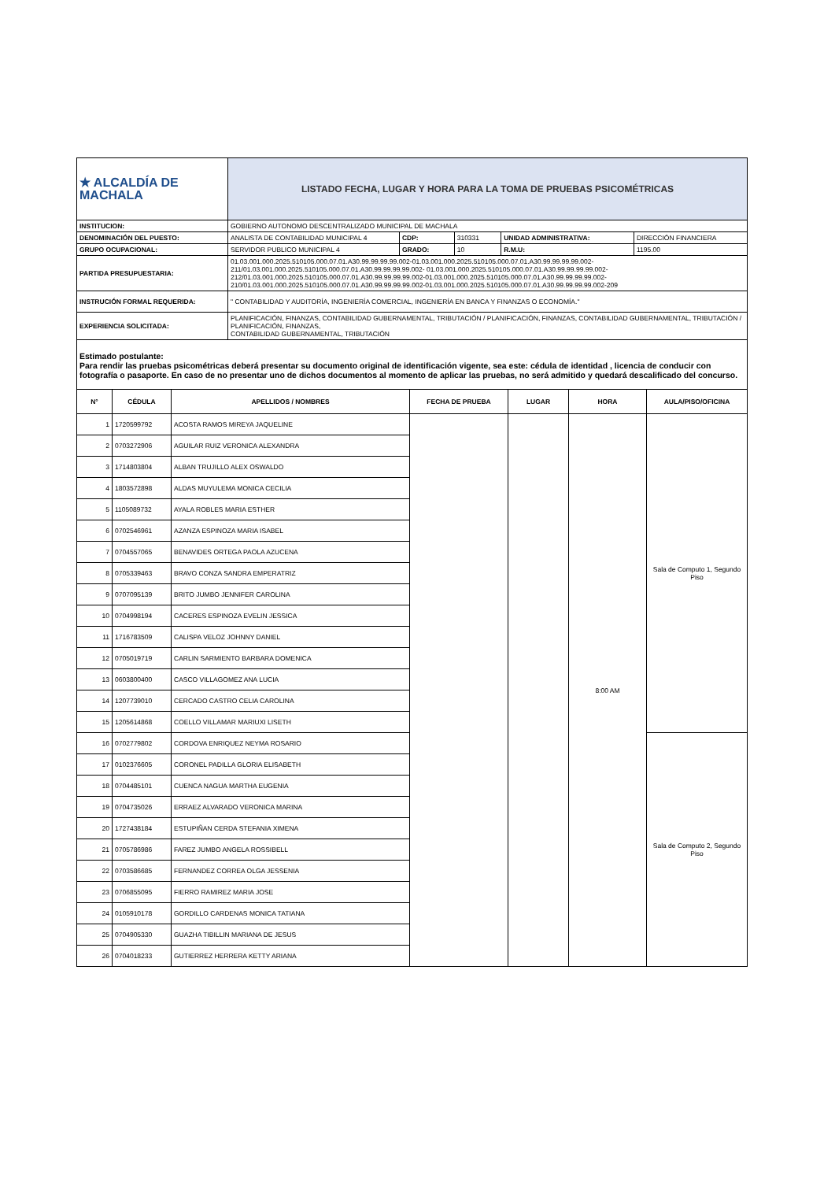| ★ ALCALDÍA DE MACHALA | LISTADO FECHA, LUGAR Y HORA PARA LA TOMA DE PRUEBAS PSICOMÉTRICAS | | | | |
| INSTITUCION: | GOBIERNO AUTONOMO DESCENTRALIZADO MUNICIPAL DE MACHALA | | | | |
| DENOMINACIÓN DEL PUESTO: | ANALISTA DE CONTABILIDAD MUNICIPAL 4 | CDP: | 310331 | UNIDAD ADMINISTRATIVA: | DIRECCIÓN FINANCIERA |
| GRUPO OCUPACIONAL: | SERVIDOR PUBLICO MUNICIPAL 4 | GRADO: | 10 | R.M.U: | 1195.00 |
| PARTIDA PRESUPUESTARIA: | 01.03.001.000.2025.510105.000.07.01.A30.99.99.99.99.002-01.03.001.000.2025.510105.000.07.01.A30.99.99.99.99.002-211/01.03.001.000.2025.510105.000.07.01.A30.99.99.99.99.002- 01.03.001.000.2025.510105.000.07.01.A30.99.99.99.99.002-212/01.03.001.000.2025.510105.000.07.01.A30.99.99.99.99.002-01.03.001.000.2025.510105.000.07.01.A30.99.99.99.99.002-210/01.03.001.000.2025.510105.000.07.01.A30.99.99.99.99.002-01.03.001.000.2025.510105.000.07.01.A30.99.99.99.99.002-209 | | | | |
| INSTRUCIÓN FORMAL REQUERIDA: | " CONTABILIDAD Y AUDITORÍA, INGENIERÍA COMERCIAL, INGENIERÍA EN BANCA Y FINANZAS O ECONOMÍA." | | | | |
| EXPERIENCIA SOLICITADA: | PLANIFICACIÓN, FINANZAS, CONTABILIDAD GUBERNAMENTAL, TRIBUTACIÓN / PLANIFICACIÓN, FINANZAS, CONTABILIDAD GUBERNAMENTAL, TRIBUTACIÓN / PLANIFICACIÓN, FINANZAS, CONTABILIDAD GUBERNAMENTAL, TRIBUTACIÓN | | | | |
Estimado postulante:
Para rendir las pruebas psicométricas deberá presentar su documento original de identificación vigente, sea este: cédula de identidad , licencia de conducir con fotografía o pasaporte. En caso de no presentar uno de dichos documentos al momento de aplicar las pruebas, no será admitido y quedará descalificado del concurso.
| N° | CÉDULA | APELLIDOS / NOMBRES | FECHA DE PRUEBA | LUGAR | HORA | AULA/PISO/OFICINA |
| --- | --- | --- | --- | --- | --- | --- |
| 1 | 1720599792 | ACOSTA RAMOS MIREYA JAQUELINE | | | 8:00 AM | Sala de Computo 1, Segundo Piso |
| 2 | 0703272906 | AGUILAR RUIZ VERONICA ALEXANDRA | | | | |
| 3 | 1714803804 | ALBAN TRUJILLO ALEX OSWALDO | | | | |
| 4 | 1803572898 | ALDAS MUYULEMA MONICA CECILIA | | | | |
| 5 | 1105089732 | AYALA ROBLES MARIA ESTHER | | | | |
| 6 | 0702546961 | AZANZA ESPINOZA MARIA ISABEL | | | | |
| 7 | 0704557065 | BENAVIDES ORTEGA PAOLA AZUCENA | | | | |
| 8 | 0705339463 | BRAVO CONZA SANDRA EMPERATRIZ | | | | |
| 9 | 0707095139 | BRITO JUMBO JENNIFER CAROLINA | | | | |
| 10 | 0704998194 | CACERES ESPINOZA EVELIN JESSICA | | | | |
| 11 | 1716783509 | CALISPA VELOZ JOHNNY DANIEL | | | | |
| 12 | 0705019719 | CARLIN SARMIENTO BARBARA DOMENICA | | | | |
| 13 | 0603800400 | CASCO VILLAGOMEZ ANA LUCIA | | | | |
| 14 | 1207739010 | CERCADO CASTRO CELIA CAROLINA | | | | |
| 15 | 1205614868 | COELLO VILLAMAR MARIUXI LISETH | | | | |
| 16 | 0702779802 | CORDOVA ENRIQUEZ NEYMA ROSARIO | | | | Sala de Computo 2, Segundo Piso |
| 17 | 0102376605 | CORONEL PADILLA GLORIA ELISABETH | | | | |
| 18 | 0704485101 | CUENCA NAGUA MARTHA EUGENIA | | | | |
| 19 | 0704735026 | ERRAEZ ALVARADO VERONICA MARINA | | | | |
| 20 | 1727438184 | ESTUPIÑAN CERDA STEFANIA XIMENA | | | | |
| 21 | 0705786986 | FAREZ JUMBO ANGELA ROSSIBELL | | | | |
| 22 | 0703586685 | FERNANDEZ CORREA OLGA JESSENIA | | | | |
| 23 | 0706855095 | FIERRO RAMIREZ MARIA JOSE | | | | |
| 24 | 0105910178 | GORDILLO CARDENAS MONICA TATIANA | | | | |
| 25 | 0704905330 | GUAZHA TIBILLIN MARIANA DE JESUS | | | | |
| 26 | 0704018233 | GUTIERREZ HERRERA KETTY ARIANA | | | | |